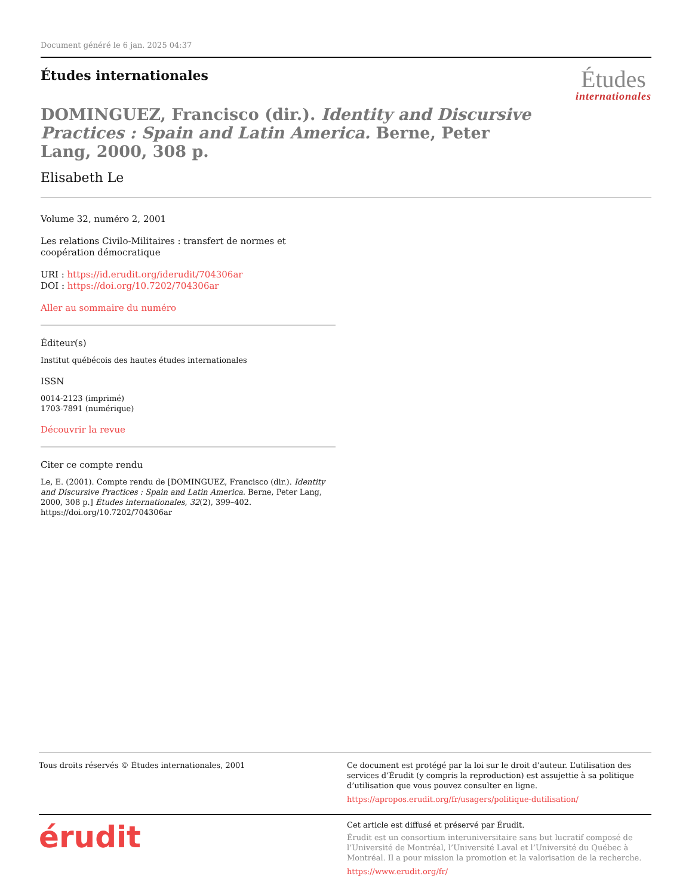Document généré le 6 jan. 2025 04:37
Études internationales
Études
internationales
DOMINGUEZ, Francisco (dir.). Identity and Discursive Practices : Spain and Latin America. Berne, Peter Lang, 2000, 308 p.
Elisabeth Le
Volume 32, numéro 2, 2001
Les relations Civilo-Militaires : transfert de normes et coopération démocratique
URI : https://id.erudit.org/iderudit/704306ar
DOI : https://doi.org/10.7202/704306ar
Aller au sommaire du numéro
Éditeur(s)
Institut québécois des hautes études internationales
ISSN
0014-2123 (imprimé)
1703-7891 (numérique)
Découvrir la revue
Citer ce compte rendu
Le, E. (2001). Compte rendu de [DOMINGUEZ, Francisco (dir.). Identity and Discursive Practices : Spain and Latin America. Berne, Peter Lang, 2000, 308 p.] Études internationales, 32(2), 399–402. https://doi.org/10.7202/704306ar
Tous droits réservés © Études internationales, 2001 Ce document est protégé par la loi sur le droit d’auteur. L’utilisation des services d’Érudit (y compris la reproduction) est assujettie à sa politique d’utilisation que vous pouvez consulter en ligne.
https://apropos.erudit.org/fr/usagers/politique-dutilisation/
érudit
Cet article est diffusé et préservé par Érudit.
Érudit est un consortium interuniversitaire sans but lucratif composé de l’Université de Montréal, l’Université Laval et l’Université du Québec à Montréal. Il a pour mission la promotion et la valorisation de la recherche.
https://www.erudit.org/fr/